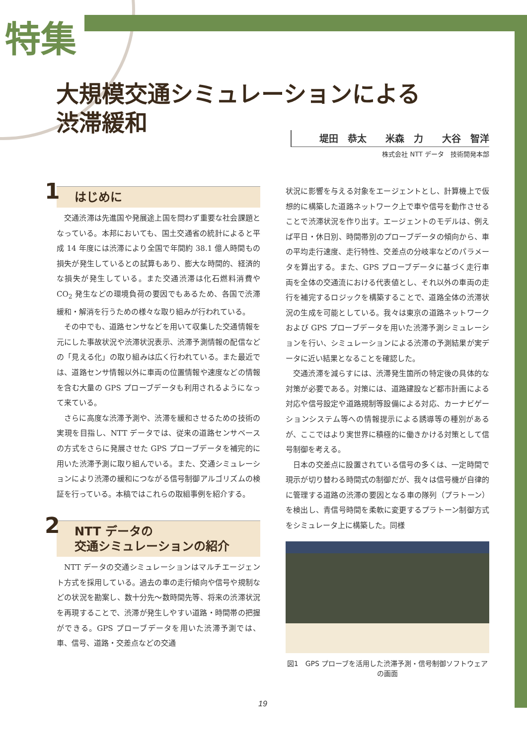特集
大規模交通シミュレーションによる
渋滞緩和
堤田　恭太　　米森　力　　大谷　智洋
株式会社 NTT データ　技術開発本部
1 はじめに
交通渋滞は先進国や発展途上国を問わず重要な社会課題となっている。本邦においても、国土交通省の統計によると平成 14 年度には渋滞により全国で年間約 38.1 億人時間もの損失が発生しているとの試算もあり、膨大な時間的、経済的な損失が発生している。また交通渋滞は化石燃料消費や CO<sub>2</sub> 発生などの環境負荷の要因でもあるため、各国で渋滞緩和・解消を行うための様々な取り組みが行われている。
その中でも、道路センサなどを用いて収集した交通情報を元にした事故状況や渋滞状況表示、渋滞予測情報の配信などの「見える化」の取り組みは広く行われている。また最近では、道路センサ情報以外に車両の位置情報や速度などの情報を含む大量の GPS プローブデータも利用されるようになって来ている。
さらに高度な渋滞予測や、渋滞を緩和させるための技術の実現を目指し、NTT データでは、従来の道路センサベースの方式をさらに発展させた GPS プローブデータを補完的に用いた渋滞予測に取り組んでいる。また、交通シミュレーションにより渋滞の緩和につながる信号制御アルゴリズムの検証を行っている。本稿ではこれらの取組事例を紹介する。
2 NTT データの
交通シミュレーションの紹介
NTT データの交通シミュレーションはマルチエージェント方式を採用している。過去の車の走行傾向や信号や規制などの状況を勘案し、数十分先～数時間先等、将来の渋滞状況を再現することで、渋滞が発生しやすい道路・時間帯の把握ができる。GPS プローブデータを用いた渋滞予測では、車、信号、道路・交差点などの交通
状況に影響を与える対象をエージェントとし、計算機上で仮想的に構築した道路ネットワーク上で車や信号を動作させることで渋滞状況を作り出す。エージェントのモデルは、例えば平日・休日別、時間帯別のプローブデータの傾向から、車の平均走行速度、走行特性、交差点の分岐率などのパラメータを算出する。また、GPS プローブデータに基づく走行車両を全体の交通流における代表値とし、それ以外の車両の走行を補完するロジックを構築することで、道路全体の渋滞状況の生成を可能としている。我々は東京の道路ネットワークおよび GPS プローブデータを用いた渋滞予測シミュレーションを行い、シミュレーションによる渋滞の予測結果が実データに近い結果となることを確認した。
交通渋滞を減らすには、渋滞発生箇所の特定後の具体的な対策が必要である。対策には、道路建設など都市計画による対応や信号設定や道路規制等設備による対応、カーナビゲーションシステム等への情報提示による誘導等の種別があるが、ここではより実世界に積極的に働きかける対策として信号制御を考える。
日本の交差点に設置されている信号の多くは、一定時間で現示が切り替わる時間式の制御だが、我々は信号機が自律的に管理する道路の渋滞の要因となる車の隊列（プラトーン）を検出し、青信号時間を柔軟に変更するプラトーン制御方式をシミュレータ上に構築した。同様
図1　GPS プローブを活用した渋滞予測・信号制御ソフトウェアの画面
19